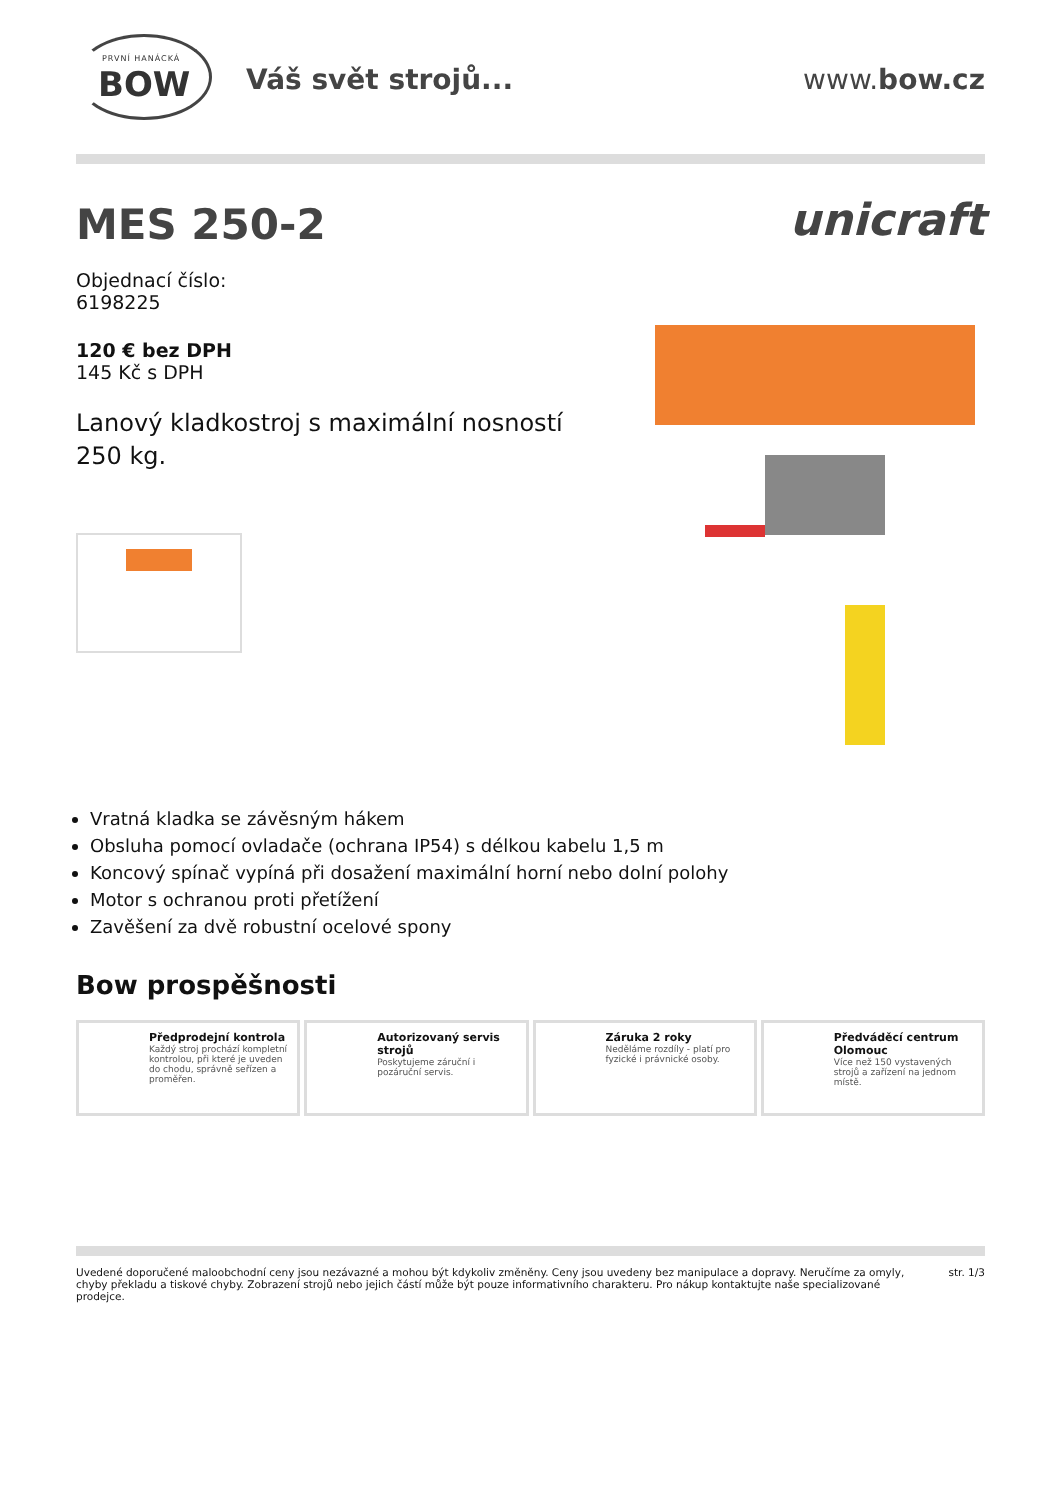PRVNÍ HANÁCKÁ
BOW
Váš svět strojů... www.bow.cz
MES 250-2
Objednací číslo:
6198225
120 € bez DPH
145 Kč s DPH
Lanový kladkostroj s maximální nosností 250 kg.
unicraft
Vratná kladka se závěsným hákem
Obsluha pomocí ovladače (ochrana IP54) s délkou kabelu 1,5 m
Koncový spínač vypíná při dosažení maximální horní nebo dolní polohy
Motor s ochranou proti přetížení
Zavěšení za dvě robustní ocelové spony
Bow prospěšnosti
Předprodejní kontrola
Každý stroj prochází kompletní kontrolou, při které je uveden do chodu, správně seřízen a proměřen.
Autorizovaný servis strojů
Poskytujeme záruční i pozáruční servis.
Záruka 2 roky
Neděláme rozdíly - platí pro fyzické i právnické osoby.
Předváděcí centrum Olomouc
Více než 150 vystavených strojů a zařízení na jednom místě.
Uvedené doporučené maloobchodní ceny jsou nezávazné a mohou být kdykoliv změněny. Ceny jsou uvedeny bez manipulace a dopravy. Neručíme za omyly, chyby překladu a tiskové chyby. Zobrazení strojů nebo jejich částí může být pouze informativního charakteru. Pro nákup kontaktujte naše specializované prodejce.
str. 1/3